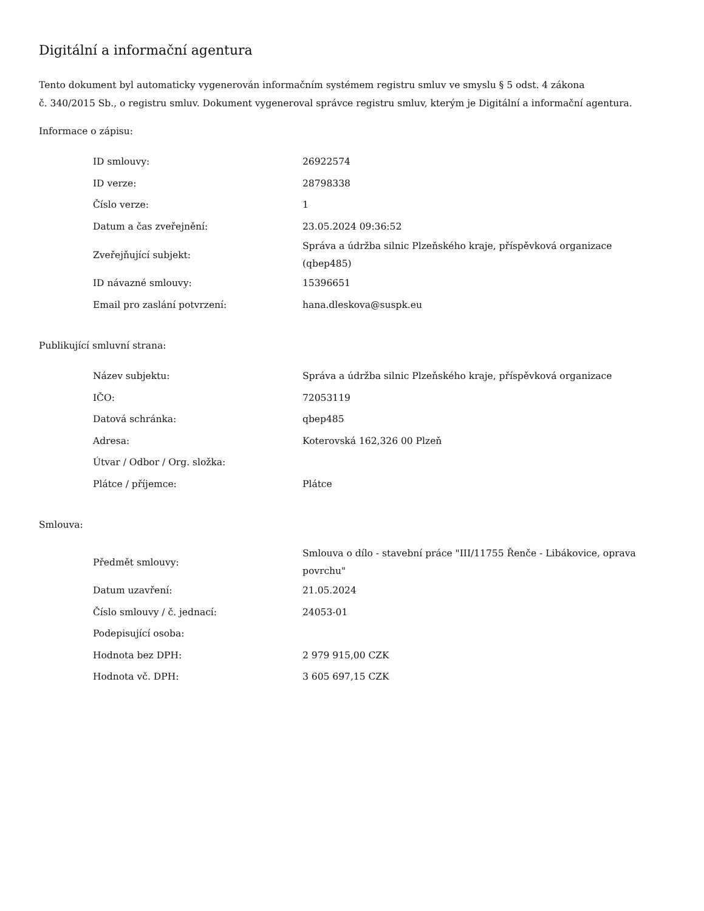Digitální a informační agentura
Tento dokument byl automaticky vygenerován informačním systémem registru smluv ve smyslu § 5 odst. 4 zákona
č. 340/2015 Sb., o registru smluv. Dokument vygeneroval správce registru smluv, kterým je Digitální a informační agentura.
Informace o zápisu:
| ID smlouvy: | 26922574 |
| ID verze: | 28798338 |
| Číslo verze: | 1 |
| Datum a čas zveřejnění: | 23.05.2024 09:36:52 |
| Zveřejňující subjekt: | Správa a údržba silnic Plzeňského kraje, příspěvková organizace (qbep485) |
| ID návazné smlouvy: | 15396651 |
| Email pro zaslání potvrzení: | hana.dleskova@suspk.eu |
Publikující smluvní strana:
| Název subjektu: | Správa a údržba silnic Plzeňského kraje, příspěvková organizace |
| IČO: | 72053119 |
| Datová schránka: | qbep485 |
| Adresa: | Koterovská 162,326 00 Plzeň |
| Útvar / Odbor / Org. složka: | |
| Plátce / příjemce: | Plátce |
Smlouva:
| Předmět smlouvy: | Smlouva o dílo - stavební práce "III/11755 Řenče - Libákovice, oprava povrchu" |
| Datum uzavření: | 21.05.2024 |
| Číslo smlouvy / č. jednací: | 24053-01 |
| Podepisující osoba: | |
| Hodnota bez DPH: | 2 979 915,00 CZK |
| Hodnota vč. DPH: | 3 605 697,15 CZK |